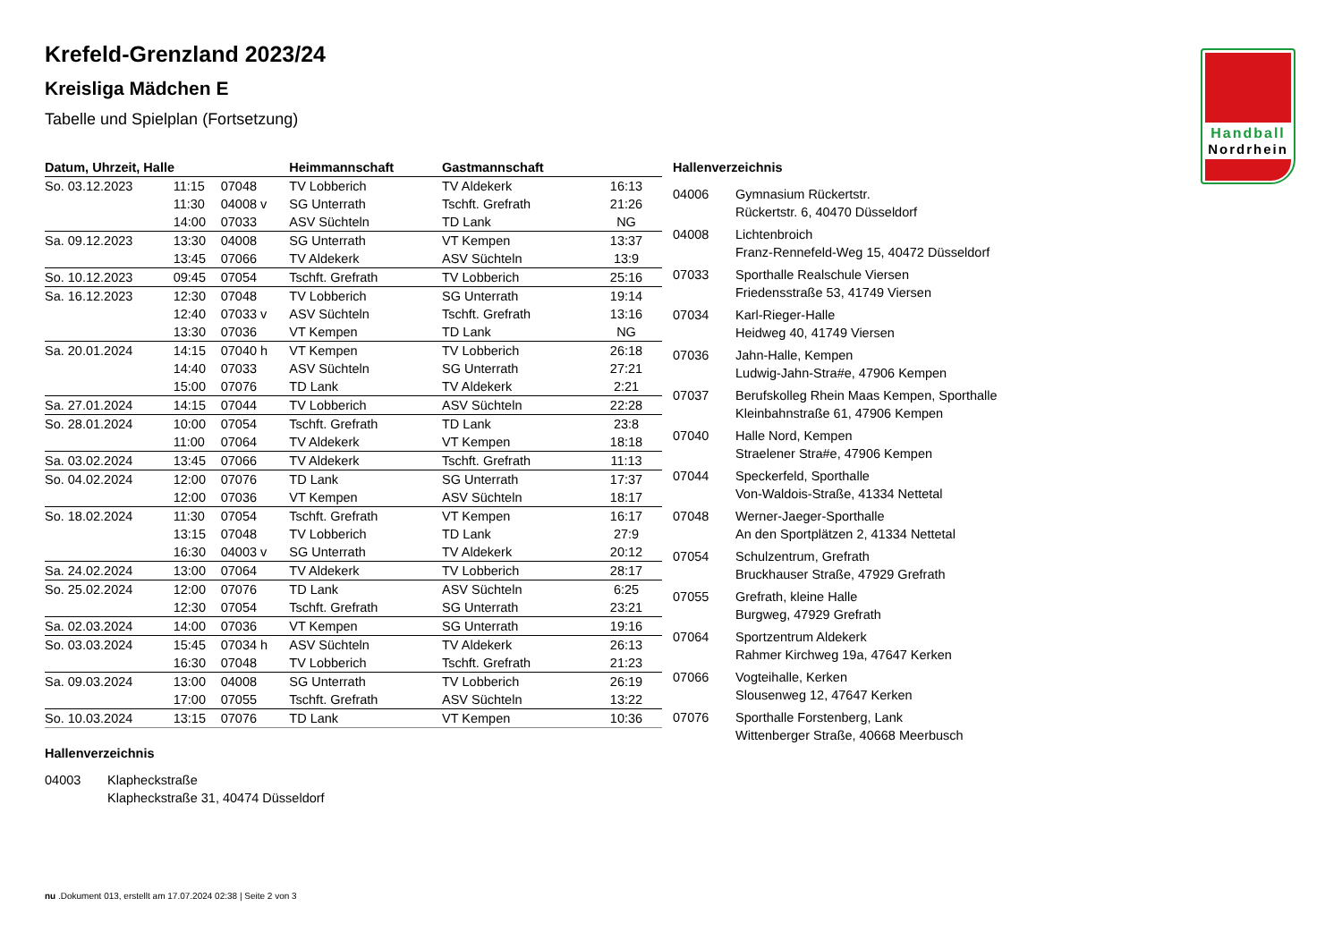Handball
Nordrhein
Krefeld-Grenzland 2023/24
Kreisliga Mädchen E
Tabelle und Spielplan (Fortsetzung)
| Datum, Uhrzeit, Halle | | | Heimmannschaft | Gastmannschaft | |
| --- | --- | --- | --- | --- | --- |
| So. 03.12.2023 | 11:15 | 07048 | TV Lobberich | TV Aldekerk | 16:13 |
| | 11:30 | 04008 v | SG Unterrath | Tschft. Grefrath | 21:26 |
| | 14:00 | 07033 | ASV Süchteln | TD Lank | NG |
| Sa. 09.12.2023 | 13:30 | 04008 | SG Unterrath | VT Kempen | 13:37 |
| | 13:45 | 07066 | TV Aldekerk | ASV Süchteln | 13:9 |
| So. 10.12.2023 | 09:45 | 07054 | Tschft. Grefrath | TV Lobberich | 25:16 |
| Sa. 16.12.2023 | 12:30 | 07048 | TV Lobberich | SG Unterrath | 19:14 |
| | 12:40 | 07033 v | ASV Süchteln | Tschft. Grefrath | 13:16 |
| | 13:30 | 07036 | VT Kempen | TD Lank | NG |
| Sa. 20.01.2024 | 14:15 | 07040 h | VT Kempen | TV Lobberich | 26:18 |
| | 14:40 | 07033 | ASV Süchteln | SG Unterrath | 27:21 |
| | 15:00 | 07076 | TD Lank | TV Aldekerk | 2:21 |
| Sa. 27.01.2024 | 14:15 | 07044 | TV Lobberich | ASV Süchteln | 22:28 |
| So. 28.01.2024 | 10:00 | 07054 | Tschft. Grefrath | TD Lank | 23:8 |
| | 11:00 | 07064 | TV Aldekerk | VT Kempen | 18:18 |
| Sa. 03.02.2024 | 13:45 | 07066 | TV Aldekerk | Tschft. Grefrath | 11:13 |
| So. 04.02.2024 | 12:00 | 07076 | TD Lank | SG Unterrath | 17:37 |
| | 12:00 | 07036 | VT Kempen | ASV Süchteln | 18:17 |
| So. 18.02.2024 | 11:30 | 07054 | Tschft. Grefrath | VT Kempen | 16:17 |
| | 13:15 | 07048 | TV Lobberich | TD Lank | 27:9 |
| | 16:30 | 04003 v | SG Unterrath | TV Aldekerk | 20:12 |
| Sa. 24.02.2024 | 13:00 | 07064 | TV Aldekerk | TV Lobberich | 28:17 |
| So. 25.02.2024 | 12:00 | 07076 | TD Lank | ASV Süchteln | 6:25 |
| | 12:30 | 07054 | Tschft. Grefrath | SG Unterrath | 23:21 |
| Sa. 02.03.2024 | 14:00 | 07036 | VT Kempen | SG Unterrath | 19:16 |
| So. 03.03.2024 | 15:45 | 07034 h | ASV Süchteln | TV Aldekerk | 26:13 |
| | 16:30 | 07048 | TV Lobberich | Tschft. Grefrath | 21:23 |
| Sa. 09.03.2024 | 13:00 | 04008 | SG Unterrath | TV Lobberich | 26:19 |
| | 17:00 | 07055 | Tschft. Grefrath | ASV Süchteln | 13:22 |
| So. 10.03.2024 | 13:15 | 07076 | TD Lank | VT Kempen | 10:36 |
Hallenverzeichnis
04003 Klapheckstraße
Klapheckstraße 31, 40474 Düsseldorf
Hallenverzeichnis
04006 Gymnasium Rückertstr.
Rückertstr. 6, 40470 Düsseldorf
04008 Lichtenbroich
Franz-Rennefeld-Weg 15, 40472 Düsseldorf
07033 Sporthalle Realschule Viersen
Friedensstraße 53, 41749 Viersen
07034 Karl-Rieger-Halle
Heidweg 40, 41749 Viersen
07036 Jahn-Halle, Kempen
Ludwig-Jahn-Stra#e, 47906 Kempen
07037 Berufskolleg Rhein Maas Kempen, Sporthalle
Kleinbahnstraße 61, 47906 Kempen
07040 Halle Nord, Kempen
Straelener Stra#e, 47906 Kempen
07044 Speckerfeld, Sporthalle
Von-Waldois-Straße, 41334 Nettetal
07048 Werner-Jaeger-Sporthalle
An den Sportplätzen 2, 41334 Nettetal
07054 Schulzentrum, Grefrath
Bruckhauser Straße, 47929 Grefrath
07055 Grefrath, kleine Halle
Burgweg, 47929 Grefrath
07064 Sportzentrum Aldekerk
Rahmer Kirchweg 19a, 47647 Kerken
07066 Vogteihalle, Kerken
Slousenweg 12, 47647 Kerken
07076 Sporthalle Forstenberg, Lank
Wittenberger Straße, 40668 Meerbusch
nu .Dokument 013, erstellt am 17.07.2024 02:38 | Seite 2 von 3